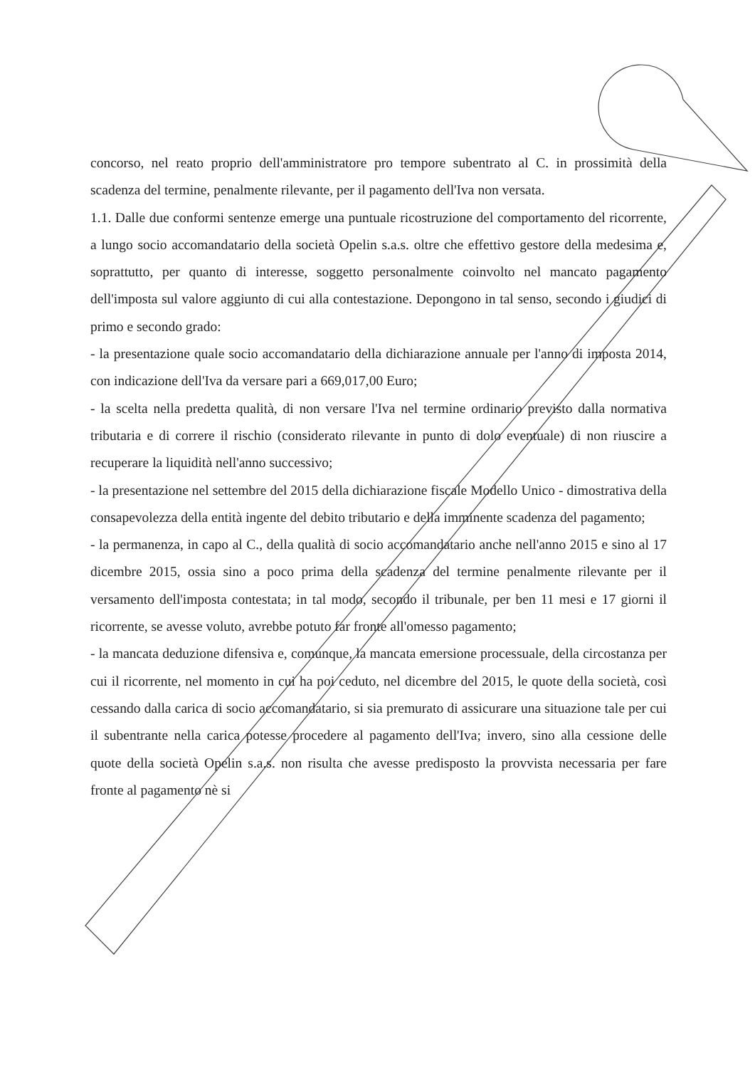concorso, nel reato proprio dell'amministratore pro tempore subentrato al C. in prossimità della scadenza del termine, penalmente rilevante, per il pagamento dell'Iva non versata.
1.1. Dalle due conformi sentenze emerge una puntuale ricostruzione del comportamento del ricorrente, a lungo socio accomandatario della società Opelin s.a.s. oltre che effettivo gestore della medesima e, soprattutto, per quanto di interesse, soggetto personalmente coinvolto nel mancato pagamento dell'imposta sul valore aggiunto di cui alla contestazione. Depongono in tal senso, secondo i giudici di primo e secondo grado:
- la presentazione quale socio accomandatario della dichiarazione annuale per l'anno di imposta 2014, con indicazione dell'Iva da versare pari a 669,017,00 Euro;
- la scelta nella predetta qualità, di non versare l'Iva nel termine ordinario previsto dalla normativa tributaria e di correre il rischio (considerato rilevante in punto di dolo eventuale) di non riuscire a recuperare la liquidità nell'anno successivo;
- la presentazione nel settembre del 2015 della dichiarazione fiscale Modello Unico - dimostrativa della consapevolezza della entità ingente del debito tributario e della imminente scadenza del pagamento;
- la permanenza, in capo al C., della qualità di socio accomandatario anche nell'anno 2015 e sino al 17 dicembre 2015, ossia sino a poco prima della scadenza del termine penalmente rilevante per il versamento dell'imposta contestata; in tal modo, secondo il tribunale, per ben 11 mesi e 17 giorni il ricorrente, se avesse voluto, avrebbe potuto far fronte all'omesso pagamento;
- la mancata deduzione difensiva e, comunque, la mancata emersione processuale, della circostanza per cui il ricorrente, nel momento in cui ha poi ceduto, nel dicembre del 2015, le quote della società, così cessando dalla carica di socio accomandatario, si sia premurato di assicurare una situazione tale per cui il subentrante nella carica potesse procedere al pagamento dell'Iva; invero, sino alla cessione delle quote della società Opelin s.a.s. non risulta che avesse predisposto la provvista necessaria per fare fronte al pagamento nè si